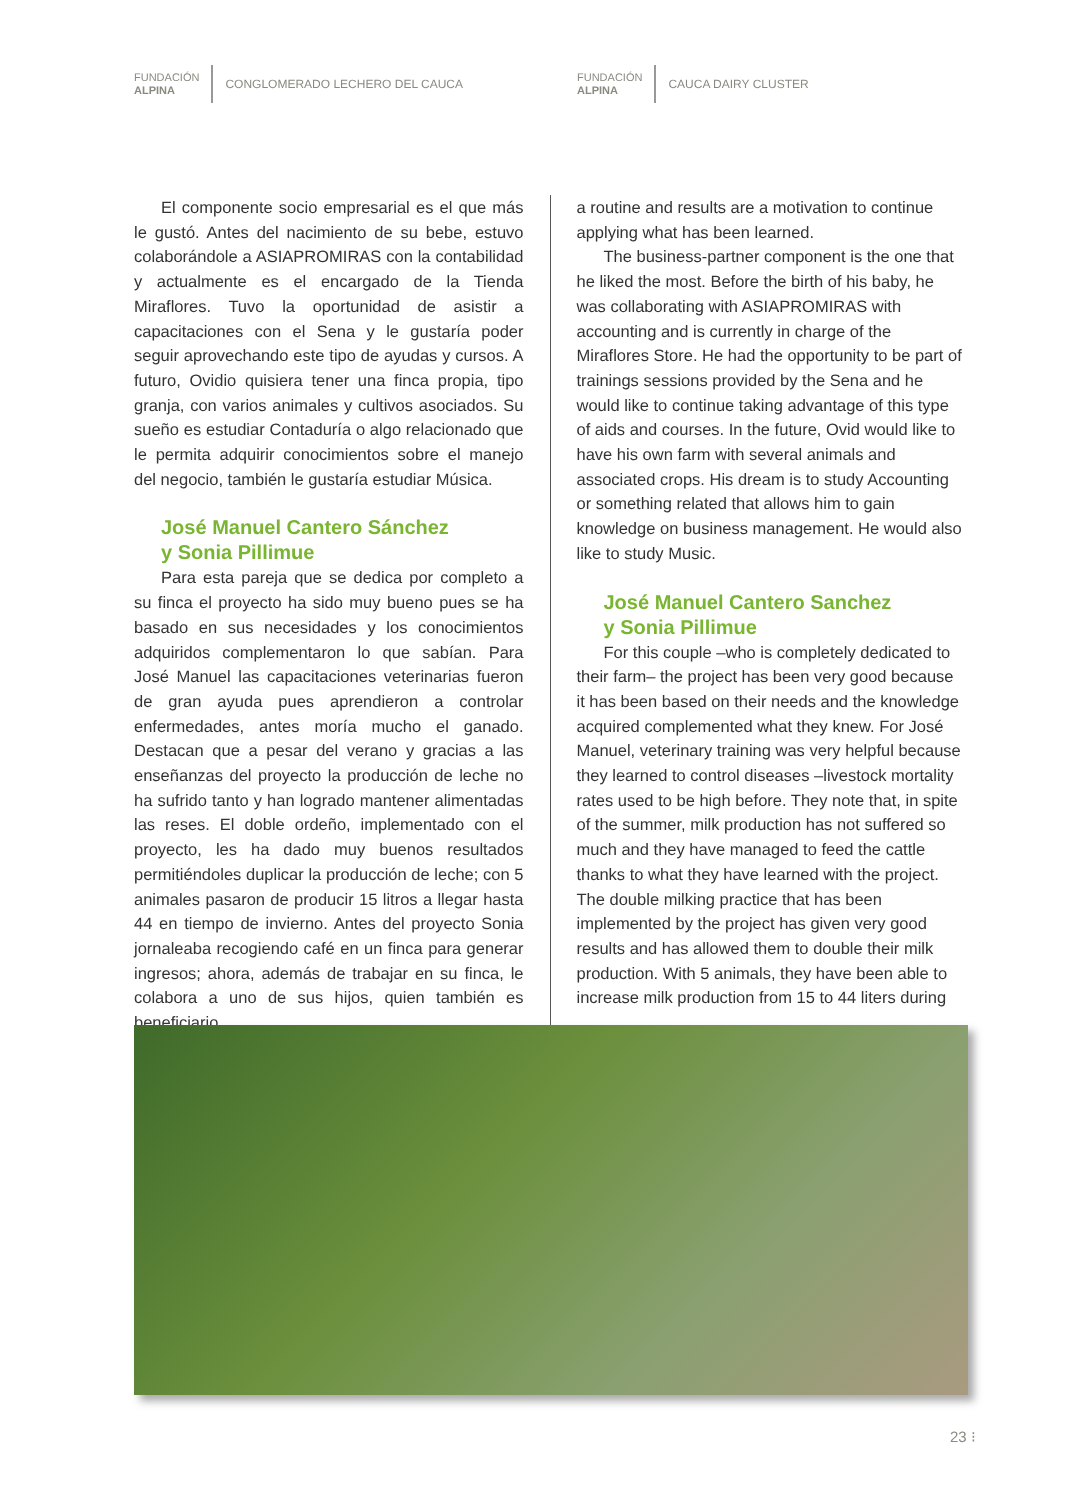FUNDACIÓN
ALPINA
CONGLOMERADO LECHERO DEL CAUCA
FUNDACIÓN
ALPINA
CAUCA DAIRY CLUSTER
El componente socio empresarial es el que más le gustó. Antes del nacimiento de su bebe, estuvo colaborándole a ASIAPROMIRAS con la contabilidad y actualmente es el encargado de la Tienda Miraflores. Tuvo la oportunidad de asistir a capacitaciones con el Sena y le gustaría poder seguir aprovechando este tipo de ayudas y cursos. A futuro, Ovidio quisiera tener una finca propia, tipo granja, con varios animales y cultivos asociados. Su sueño es estudiar Contaduría o algo relacionado que le permita adquirir conocimientos sobre el manejo del negocio, también le gustaría estudiar Música.
José Manuel Cantero Sánchez
y Sonia Pillimue
Para esta pareja que se dedica por completo a su finca el proyecto ha sido muy bueno pues se ha basado en sus necesidades y los conocimientos adquiridos complementaron lo que sabían. Para José Manuel las capacitaciones veterinarias fueron de gran ayuda pues aprendieron a controlar enfermedades, antes moría mucho el ganado. Destacan que a pesar del verano y gracias a las enseñanzas del proyecto la producción de leche no ha sufrido tanto y han logrado mantener alimentadas las reses. El doble ordeño, implementado con el proyecto, les ha dado muy buenos resultados permitiéndoles duplicar la producción de leche; con 5 animales pasaron de producir 15 litros a llegar hasta 44 en tiempo de invierno. Antes del proyecto Sonia jornaleaba recogiendo café en un finca para generar ingresos; ahora, además de trabajar en su finca, le colabora a uno de sus hijos, quien también es beneficiario.
a routine and results are a motivation to continue applying what has been learned.
The business-partner component is the one that he liked the most. Before the birth of his baby, he was collaborating with ASIAPROMIRAS with accounting and is currently in charge of the Miraflores Store. He had the opportunity to be part of trainings sessions provided by the Sena and he would like to continue taking advantage of this type of aids and courses. In the future, Ovid would like to have his own farm with several animals and associated crops. His dream is to study Accounting or something related that allows him to gain knowledge on business management. He would also like to study Music.
José Manuel Cantero Sanchez
y Sonia Pillimue
For this couple –who is completely dedicated to their farm– the project has been very good because it has been based on their needs and the knowledge acquired complemented what they knew. For José Manuel, veterinary training was very helpful because they learned to control diseases –livestock mortality rates used to be high before. They note that, in spite of the summer, milk production has not suffered so much and they have managed to feed the cattle thanks to what they have learned with the project. The double milking practice that has been implemented by the project has given very good results and has allowed them to double their milk production. With 5 animals, they have been able to increase milk production from 15 to 44 liters during
23 ⁝